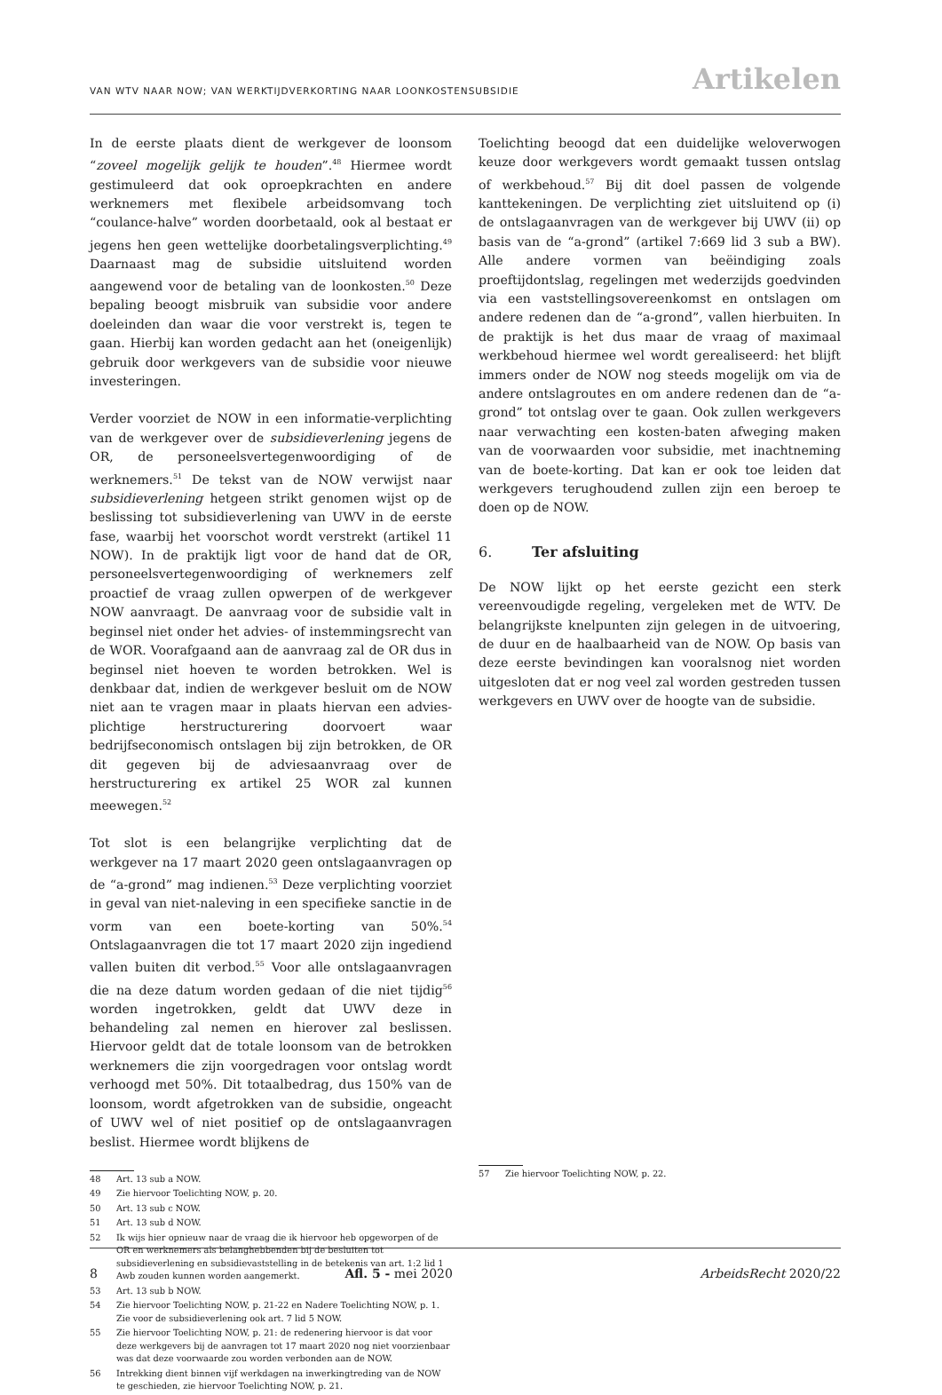VAN WTV NAAR NOW; VAN WERKTIJDVERKORTING NAAR LOONKOSTENSUBSIDIE Artikelen
In de eerste plaats dient de werkgever de loonsom “zoveel mogelijk gelijk te houden”.<sup>48</sup> Hiermee wordt gestimuleerd dat ook oproepkrachten en andere werknemers met flexibele arbeidsomvang toch “coulance-halve” worden doorbetaald, ook al bestaat er jegens hen geen wettelijke doorbetalingsverplichting.<sup>49</sup> Daarnaast mag de subsidie uitsluitend worden aangewend voor de betaling van de loonkosten.<sup>50</sup> Deze bepaling beoogt misbruik van subsidie voor andere doeleinden dan waar die voor verstrekt is, tegen te gaan. Hierbij kan worden gedacht aan het (oneigenlijk) gebruik door werkgevers van de subsidie voor nieuwe investeringen.
Verder voorziet de NOW in een informatie-verplichting van de werkgever over de subsidieverlening jegens de OR, de personeelsvertegenwoordiging of de werknemers.<sup>51</sup> De tekst van de NOW verwijst naar subsidieverlening hetgeen strikt genomen wijst op de beslissing tot subsidieverlening van UWV in de eerste fase, waarbij het voorschot wordt verstrekt (artikel 11 NOW). In de praktijk ligt voor de hand dat de OR, personeelsvertegenwoordiging of werknemers zelf proactief de vraag zullen opwerpen of de werkgever NOW aanvraagt. De aanvraag voor de subsidie valt in beginsel niet onder het advies- of instemmingsrecht van de WOR. Voorafgaand aan de aanvraag zal de OR dus in beginsel niet hoeven te worden betrokken. Wel is denkbaar dat, indien de werkgever besluit om de NOW niet aan te vragen maar in plaats hiervan een advies-plichtige herstructurering doorvoert waar bedrijfseconomisch ontslagen bij zijn betrokken, de OR dit gegeven bij de adviesaanvraag over de herstructurering ex artikel 25 WOR zal kunnen meewegen.<sup>52</sup>
Tot slot is een belangrijke verplichting dat de werkgever na 17 maart 2020 geen ontslagaanvragen op de “a-grond” mag indienen.<sup>53</sup> Deze verplichting voorziet in geval van niet-naleving in een specifieke sanctie in de vorm van een boete-korting van 50%.<sup>54</sup> Ontslagaanvragen die tot 17 maart 2020 zijn ingediend vallen buiten dit verbod.<sup>55</sup> Voor alle ontslagaanvragen die na deze datum worden gedaan of die niet tijdig<sup>56</sup> worden ingetrokken, geldt dat UWV deze in behandeling zal nemen en hierover zal beslissen. Hiervoor geldt dat de totale loonsom van de betrokken werknemers die zijn voorgedragen voor ontslag wordt verhoogd met 50%. Dit totaalbedrag, dus 150% van de loonsom, wordt afgetrokken van de subsidie, ongeacht of UWV wel of niet positief op de ontslagaanvragen beslist. Hiermee wordt blijkens de
48 Art. 13 sub a NOW.
49 Zie hiervoor Toelichting NOW, p. 20.
50 Art. 13 sub c NOW.
51 Art. 13 sub d NOW.
52 Ik wijs hier opnieuw naar de vraag die ik hiervoor heb opgeworpen of de OR en werknemers als belanghebbenden bij de besluiten tot subsidieverlening en subsidievaststelling in de betekenis van art. 1:2 lid 1 Awb zouden kunnen worden aangemerkt.
53 Art. 13 sub b NOW.
54 Zie hiervoor Toelichting NOW, p. 21-22 en Nadere Toelichting NOW, p. 1. Zie voor de subsidieverlening ook art. 7 lid 5 NOW.
55 Zie hiervoor Toelichting NOW, p. 21: de redenering hiervoor is dat voor deze werkgevers bij de aanvragen tot 17 maart 2020 nog niet voorzienbaar was dat deze voorwaarde zou worden verbonden aan de NOW.
56 Intrekking dient binnen vijf werkdagen na inwerkingtreding van de NOW te geschieden, zie hiervoor Toelichting NOW, p. 21.
Toelichting beoogd dat een duidelijke weloverwogen keuze door werkgevers wordt gemaakt tussen ontslag of werkbehoud.<sup>57</sup> Bij dit doel passen de volgende kanttekeningen. De verplichting ziet uitsluitend op (i) de ontslagaanvragen van de werkgever bij UWV (ii) op basis van de “a-grond” (artikel 7:669 lid 3 sub a BW). Alle andere vormen van beëindiging zoals proeftijdontslag, regelingen met wederzijds goedvinden via een vaststellingsovereenkomst en ontslagen om andere redenen dan de “a-grond”, vallen hierbuiten. In de praktijk is het dus maar de vraag of maximaal werkbehoud hiermee wel wordt gerealiseerd: het blijft immers onder de NOW nog steeds mogelijk om via de andere ontslagroutes en om andere redenen dan de “a-grond” tot ontslag over te gaan. Ook zullen werkgevers naar verwachting een kosten-baten afweging maken van de voorwaarden voor subsidie, met inachtneming van de boete-korting. Dat kan er ook toe leiden dat werkgevers terughoudend zullen zijn een beroep te doen op de NOW.
6. Ter afsluiting
De NOW lijkt op het eerste gezicht een sterk vereenvoudigde regeling, vergeleken met de WTV. De belangrijkste knelpunten zijn gelegen in de uitvoering, de duur en de haalbaarheid van de NOW. Op basis van deze eerste bevindingen kan vooralsnog niet worden uitgesloten dat er nog veel zal worden gestreden tussen werkgevers en UWV over de hoogte van de subsidie.
57 Zie hiervoor Toelichting NOW, p. 22.
8 Afl. 5 - mei 2020 ArbeidsRecht 2020/22